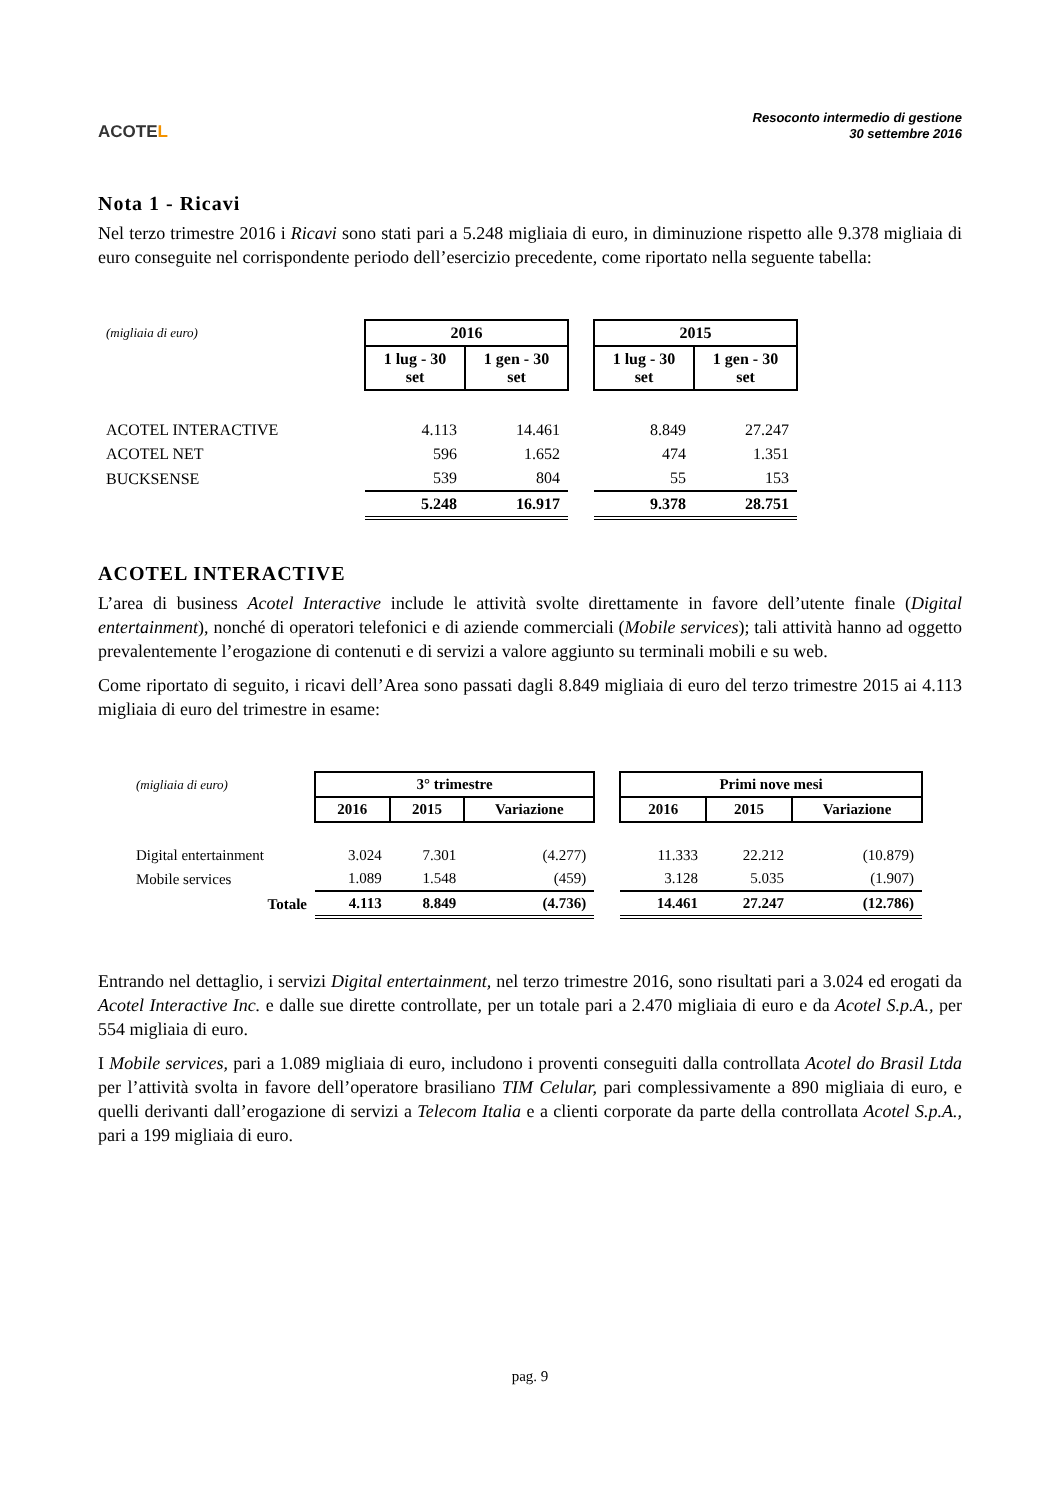ACOTEL
Resoconto intermedio di gestione
30 settembre 2016
Nota 1 - Ricavi
Nel terzo trimestre 2016 i Ricavi sono stati pari a 5.248 migliaia di euro, in diminuzione rispetto alle 9.378 migliaia di euro conseguite nel corrispondente periodo dell’esercizio precedente, come riportato nella seguente tabella:
| (migliaia di euro) | 2016 | | | 2015 | |
| | 1 lug - 30 set | 1 gen - 30 set | | 1 lug - 30 set | 1 gen - 30 set |
| ACOTEL INTERACTIVE | 4.113 | 14.461 | | 8.849 | 27.247 |
| ACOTEL NET | 596 | 1.652 | | 474 | 1.351 |
| BUCKSENSE | 539 | 804 | | 55 | 153 |
| | 5.248 | 16.917 | | 9.378 | 28.751 |
ACOTEL INTERACTIVE
L’area di business Acotel Interactive include le attività svolte direttamente in favore dell’utente finale (Digital entertainment), nonché di operatori telefonici e di aziende commerciali (Mobile services); tali attività hanno ad oggetto prevalentemente l’erogazione di contenuti e di servizi a valore aggiunto su terminali mobili e su web.
Come riportato di seguito, i ricavi dell’Area sono passati dagli 8.849 migliaia di euro del terzo trimestre 2015 ai 4.113 migliaia di euro del trimestre in esame:
| (migliaia di euro) | 3° trimestre | | | | Primi nove mesi | | |
| | 2016 | 2015 | Variazione | | 2016 | 2015 | Variazione |
| Digital entertainment | 3.024 | 7.301 | (4.277) | | 11.333 | 22.212 | (10.879) |
| Mobile services | 1.089 | 1.548 | (459) | | 3.128 | 5.035 | (1.907) |
| Totale | 4.113 | 8.849 | (4.736) | | 14.461 | 27.247 | (12.786) |
Entrando nel dettaglio, i servizi Digital entertainment, nel terzo trimestre 2016, sono risultati pari a 3.024 ed erogati da Acotel Interactive Inc. e dalle sue dirette controllate, per un totale pari a 2.470 migliaia di euro e da Acotel S.p.A., per 554 migliaia di euro.
I Mobile services, pari a 1.089 migliaia di euro, includono i proventi conseguiti dalla controllata Acotel do Brasil Ltda per l’attività svolta in favore dell’operatore brasiliano TIM Celular, pari complessivamente a 890 migliaia di euro, e quelli derivanti dall’erogazione di servizi a Telecom Italia e a clienti corporate da parte della controllata Acotel S.p.A., pari a 199 migliaia di euro.
pag. 9